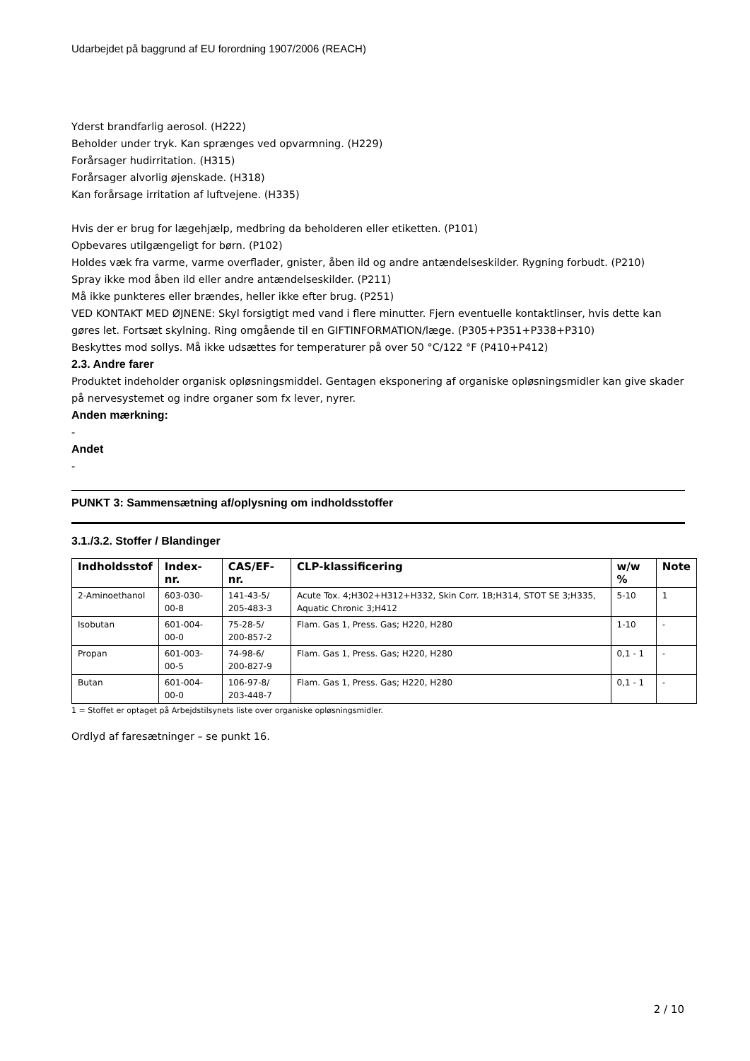Udarbejdet på baggrund af EU forordning 1907/2006 (REACH)
Yderst brandfarlig aerosol. (H222)
Beholder under tryk. Kan sprænges ved opvarmning. (H229)
Forårsager hudirritation. (H315)
Forårsager alvorlig øjenskade. (H318)
Kan forårsage irritation af luftvejene. (H335)
Hvis der er brug for lægehjælp, medbring da beholderen eller etiketten. (P101)
Opbevares utilgængeligt for børn. (P102)
Holdes væk fra varme, varme overflader, gnister, åben ild og andre antændelseskilder. Rygning forbudt. (P210)
Spray ikke mod åben ild eller andre antændelseskilder. (P211)
Må ikke punkteres eller brændes, heller ikke efter brug. (P251)
VED KONTAKT MED ØJNENE: Skyl forsigtigt med vand i flere minutter. Fjern eventuelle kontaktlinser, hvis dette kan gøres let. Fortsæt skylning. Ring omgående til en GIFTINFORMATION/læge. (P305+P351+P338+P310)
Beskyttes mod sollys. Må ikke udsættes for temperaturer på over 50 °C/122 °F (P410+P412)
2.3. Andre farer
Produktet indeholder organisk opløsningsmiddel. Gentagen eksponering af organiske opløsningsmidler kan give skader på nervesystemet og indre organer som fx lever, nyrer.
Anden mærkning:
-
Andet
-
PUNKT 3: Sammensætning af/oplysning om indholdsstoffer
3.1./3.2. Stoffer / Blandinger
| Indholdsstof | Index-nr. | CAS/EF-nr. | CLP-klassificering | w/w % | Note |
| --- | --- | --- | --- | --- | --- |
| 2-Aminoethanol | 603-030-00-8 | 141-43-5/ 205-483-3 | Acute Tox. 4;H302+H312+H332, Skin Corr. 1B;H314, STOT SE 3;H335, Aquatic Chronic 3;H412 | 5-10 | 1 |
| Isobutan | 601-004-00-0 | 75-28-5/ 200-857-2 | Flam. Gas 1, Press. Gas; H220, H280 | 1-10 | - |
| Propan | 601-003-00-5 | 74-98-6/ 200-827-9 | Flam. Gas 1, Press. Gas; H220, H280 | 0,1 - 1 | - |
| Butan | 601-004-00-0 | 106-97-8/ 203-448-7 | Flam. Gas 1, Press. Gas; H220, H280 | 0,1 - 1 | - |
1 = Stoffet er optaget på Arbejdstilsynets liste over organiske opløsningsmidler.
Ordlyd af faresætninger – se punkt 16.
2 / 10